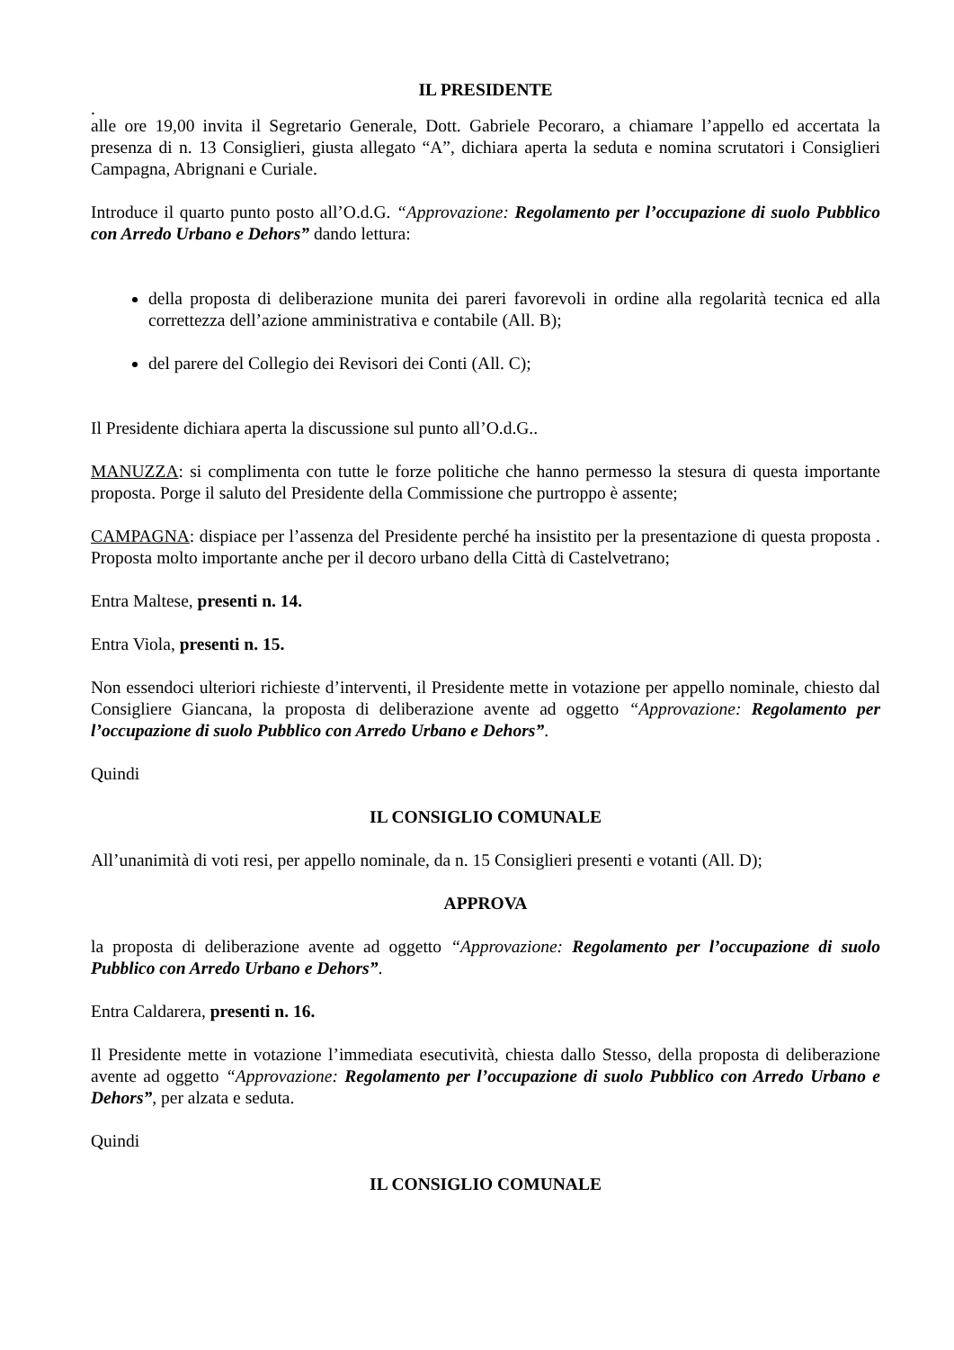IL PRESIDENTE
.
alle ore 19,00 invita il Segretario Generale, Dott. Gabriele Pecoraro, a chiamare l’appello ed accertata la presenza di n. 13 Consiglieri, giusta allegato “A”, dichiara aperta la seduta e nomina scrutatori i Consiglieri Campagna, Abrignani e Curiale.
Introduce il quarto punto posto all’O.d.G. “Approvazione: Regolamento per l’occupazione di suolo Pubblico con Arredo Urbano e Dehors” dando lettura:
della proposta di deliberazione munita dei pareri favorevoli in ordine alla regolarità tecnica ed alla correttezza dell’azione amministrativa e contabile (All. B);
del parere del Collegio dei Revisori dei Conti (All. C);
Il Presidente dichiara aperta la discussione sul punto all’O.d.G..
MANUZZA: si complimenta con tutte le forze politiche che hanno permesso la stesura di questa importante proposta. Porge il saluto del Presidente della Commissione che purtroppo è assente;
CAMPAGNA: dispiace per l’assenza del Presidente perché ha insistito per la presentazione di questa proposta . Proposta molto importante anche per il decoro urbano della Città di Castelvetrano;
Entra Maltese, presenti n. 14.
Entra Viola, presenti n. 15.
Non essendoci ulteriori richieste d’interventi, il Presidente mette in votazione per appello nominale, chiesto dal Consigliere Giancana, la proposta di deliberazione avente ad oggetto “Approvazione: Regolamento per l’occupazione di suolo Pubblico con Arredo Urbano e Dehors”.
Quindi
IL CONSIGLIO COMUNALE
All’unanimità di voti resi, per appello nominale, da n. 15 Consiglieri presenti e votanti (All. D);
APPROVA
la proposta di deliberazione avente ad oggetto “Approvazione: Regolamento per l’occupazione di suolo Pubblico con Arredo Urbano e Dehors”.
Entra Caldarera, presenti n. 16.
Il Presidente mette in votazione l’immediata esecutività, chiesta dallo Stesso, della proposta di deliberazione avente ad oggetto “Approvazione: Regolamento per l’occupazione di suolo Pubblico con Arredo Urbano e Dehors”, per alzata e seduta.
Quindi
IL CONSIGLIO COMUNALE